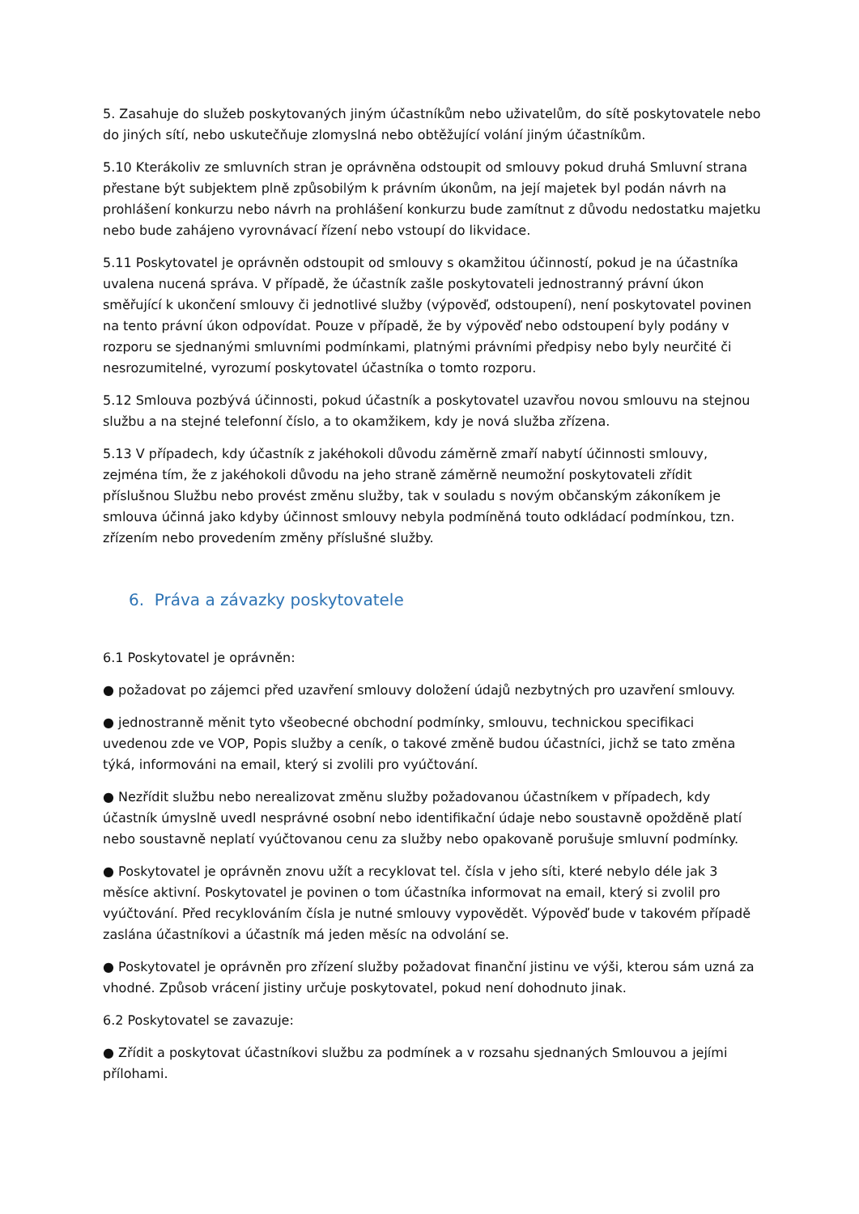5. Zasahuje do služeb poskytovaných jiným účastníkům nebo uživatelům, do sítě poskytovatele nebo do jiných sítí, nebo uskutečňuje zlomyslná nebo obtěžující volání jiným účastníkům.
5.10 Kterákoliv ze smluvních stran je oprávněna odstoupit od smlouvy pokud druhá Smluvní strana přestane být subjektem plně způsobilým k právním úkonům, na její majetek byl podán návrh na prohlášení konkurzu nebo návrh na prohlášení konkurzu bude zamítnut z důvodu nedostatku majetku nebo bude zahájeno vyrovnávací řízení nebo vstoupí do likvidace.
5.11 Poskytovatel je oprávněn odstoupit od smlouvy s okamžitou účinností, pokud je na účastníka uvalena nucená správa. V případě, že účastník zašle poskytovateli jednostranný právní úkon směřující k ukončení smlouvy či jednotlivé služby (výpověď, odstoupení), není poskytovatel povinen na tento právní úkon odpovídat. Pouze v případě, že by výpověď nebo odstoupení byly podány v rozporu se sjednanými smluvními podmínkami, platnými právními předpisy nebo byly neurčité či nesrozumitelné, vyrozumí poskytovatel účastníka o tomto rozporu.
5.12 Smlouva pozbývá účinnosti, pokud účastník a poskytovatel uzavřou novou smlouvu na stejnou službu a na stejné telefonní číslo, a to okamžikem, kdy je nová služba zřízena.
5.13 V případech, kdy účastník z jakéhokoli důvodu záměrně zmaří nabytí účinnosti smlouvy, zejména tím, že z jakéhokoli důvodu na jeho straně záměrně neumožní poskytovateli zřídit příslušnou Službu nebo provést změnu služby, tak v souladu s novým občanským zákoníkem je smlouva účinná jako kdyby účinnost smlouvy nebyla podmíněná touto odkládací podmínkou, tzn. zřízením nebo provedením změny příslušné služby.
6. Práva a závazky poskytovatele
6.1 Poskytovatel je oprávněn:
● požadovat po zájemci před uzavření smlouvy doložení údajů nezbytných pro uzavření smlouvy.
● jednostranně měnit tyto všeobecné obchodní podmínky, smlouvu, technickou specifikaci uvedenou zde ve VOP, Popis služby a ceník, o takové změně budou účastníci, jichž se tato změna týká, informováni na email, který si zvolili pro vyúčtování.
● Nezřídit službu nebo nerealizovat změnu služby požadovanou účastníkem v případech, kdy účastník úmyslně uvedl nesprávné osobní nebo identifikační údaje nebo soustavně opožděně platí nebo soustavně neplatí vyúčtovanou cenu za služby nebo opakovaně porušuje smluvní podmínky.
● Poskytovatel je oprávněn znovu užít a recyklovat tel. čísla v jeho síti, které nebylo déle jak 3 měsíce aktivní. Poskytovatel je povinen o tom účastníka informovat na email, který si zvolil pro vyúčtování. Před recyklováním čísla je nutné smlouvy vypovědět. Výpověď bude v takovém případě zaslána účastníkovi a účastník má jeden měsíc na odvolání se.
● Poskytovatel je oprávněn pro zřízení služby požadovat finanční jistinu ve výši, kterou sám uzná za vhodné. Způsob vrácení jistiny určuje poskytovatel, pokud není dohodnuto jinak.
6.2 Poskytovatel se zavazuje:
● Zřídit a poskytovat účastníkovi službu za podmínek a v rozsahu sjednaných Smlouvou a jejími přílohami.